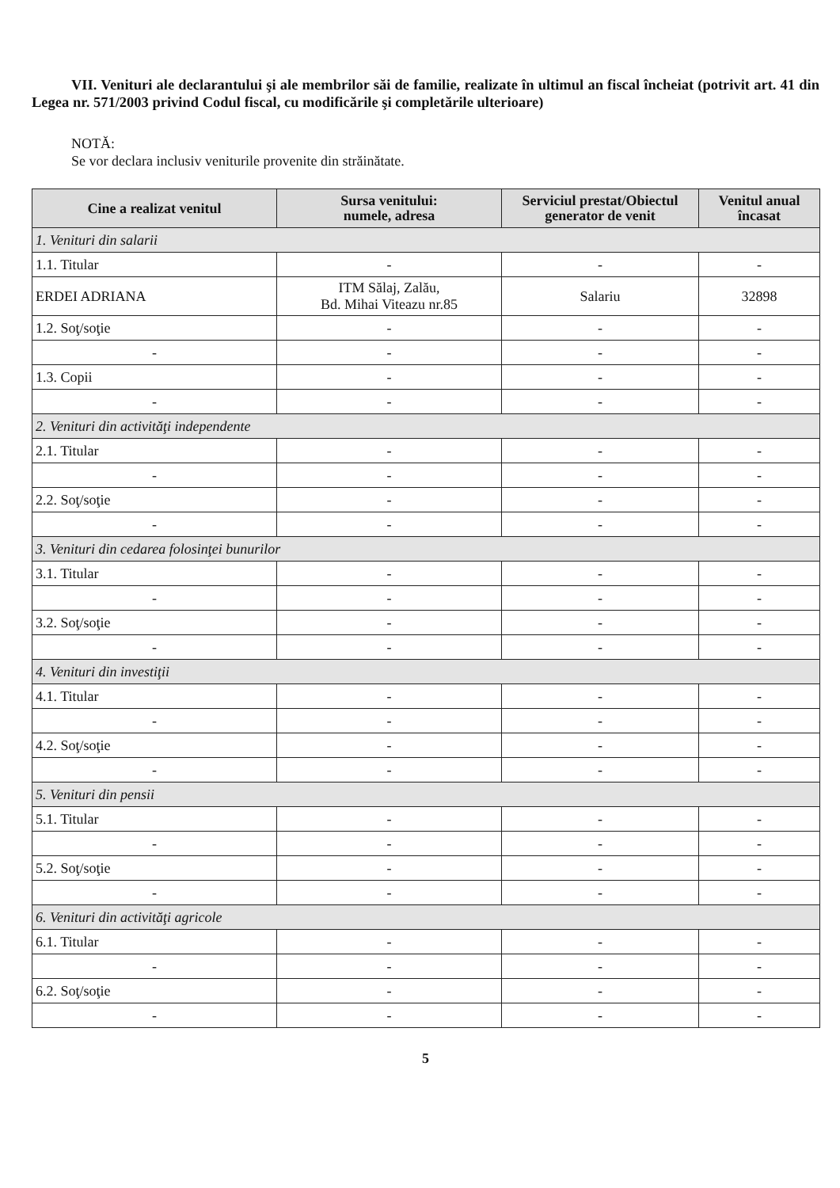VII. Venituri ale declarantului şi ale membrilor săi de familie, realizate în ultimul an fiscal încheiat (potrivit art. 41 din Legea nr. 571/2003 privind Codul fiscal, cu modificările şi completările ulterioare)
NOTĂ:
Se vor declara inclusiv veniturile provenite din străinătate.
| Cine a realizat venitul | Sursa venitului: numele, adresa | Serviciul prestat/Obiectul generator de venit | Venitul anual încasat |
| --- | --- | --- | --- |
| 1. Venituri din salarii | | | |
| 1.1. Titular | - | - | - |
| ERDEI ADRIANA | ITM Sălaj, Zalău, Bd. Mihai Viteazu nr.85 | Salariu | 32898 |
| 1.2. Soţ/soţie | - | - | - |
| - | - | - | - |
| 1.3. Copii | - | - | - |
| - | - | - | - |
| 2. Venituri din activităţi independente | | | |
| 2.1. Titular | - | - | - |
| - | - | - | - |
| 2.2. Soţ/soţie | - | - | - |
| - | - | - | - |
| 3. Venituri din cedarea folosinţei bunurilor | | | |
| 3.1. Titular | - | - | - |
| - | - | - | - |
| 3.2. Soţ/soţie | - | - | - |
| - | - | - | - |
| 4. Venituri din investiţii | | | |
| 4.1. Titular | - | - | - |
| - | - | - | - |
| 4.2. Soţ/soţie | - | - | - |
| - | - | - | - |
| 5. Venituri din pensii | | | |
| 5.1. Titular | - | - | - |
| - | - | - | - |
| 5.2. Soţ/soţie | - | - | - |
| - | - | - | - |
| 6. Venituri din activităţi agricole | | | |
| 6.1. Titular | - | - | - |
| - | - | - | - |
| 6.2. Soţ/soţie | - | - | - |
| - | - | - | - |
5